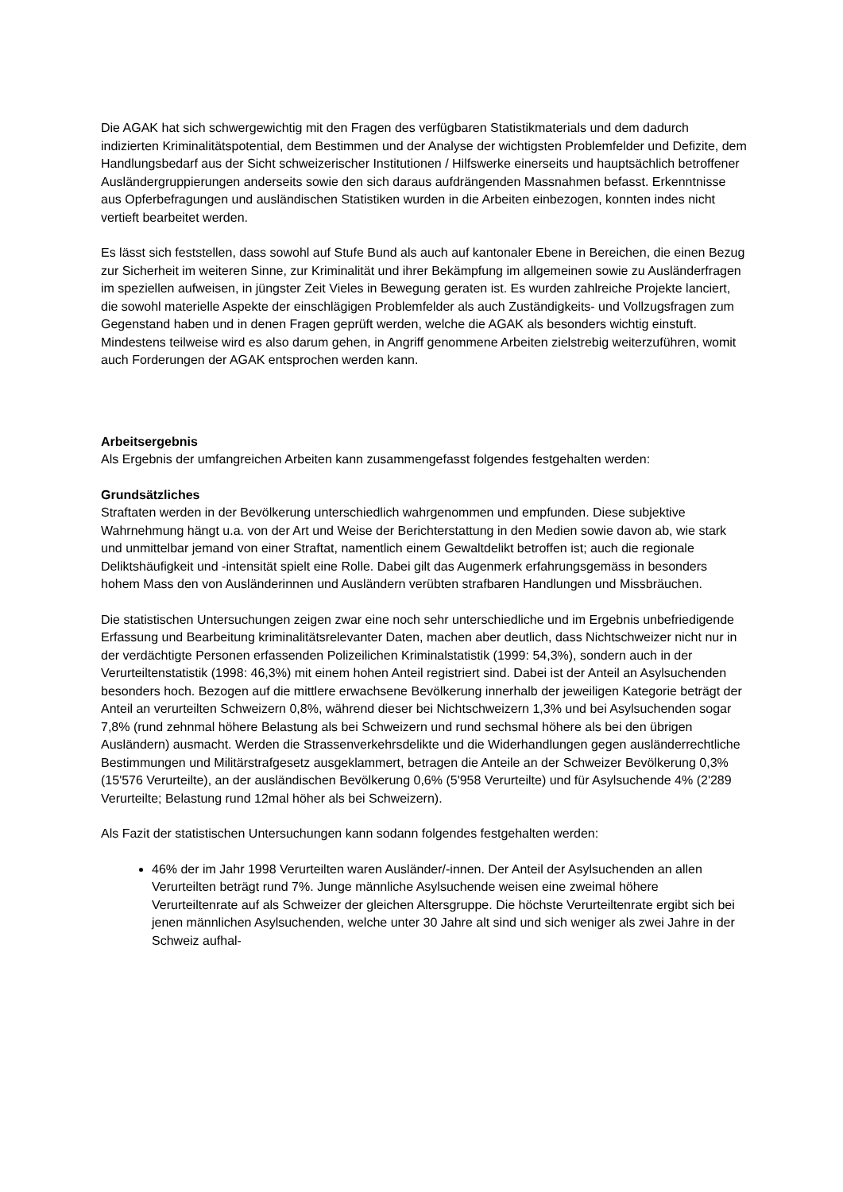Die AGAK hat sich schwergewichtig mit den Fragen des verfügbaren Statistikmaterials und dem dadurch indizierten Kriminalitätspotential, dem Bestimmen und der Analyse der wichtigsten Problemfelder und Defizite, dem Handlungsbedarf aus der Sicht schweizerischer Institutionen / Hilfswerke einerseits und hauptsächlich betroffener Ausländergruppierungen anderseits sowie den sich daraus aufdrängenden Massnahmen befasst. Erkenntnisse aus Opferbefragungen und ausländischen Statistiken wurden in die Arbeiten einbezogen, konnten indes nicht vertieft bearbeitet werden.
Es lässt sich feststellen, dass sowohl auf Stufe Bund als auch auf kantonaler Ebene in Bereichen, die einen Bezug zur Sicherheit im weiteren Sinne, zur Kriminalität und ihrer Bekämpfung im allgemeinen sowie zu Ausländerfragen im speziellen aufweisen, in jüngster Zeit Vieles in Bewegung geraten ist. Es wurden zahlreiche Projekte lanciert, die sowohl materielle Aspekte der einschlägigen Problemfelder als auch Zuständigkeits- und Vollzugsfragen zum Gegenstand haben und in denen Fragen geprüft werden, welche die AGAK als besonders wichtig einstuft. Mindestens teilweise wird es also darum gehen, in Angriff genommene Arbeiten zielstrebig weiterzuführen, womit auch Forderungen der AGAK entsprochen werden kann.
Arbeitsergebnis
Als Ergebnis der umfangreichen Arbeiten kann zusammengefasst folgendes festgehalten werden:
Grundsätzliches
Straftaten werden in der Bevölkerung unterschiedlich wahrgenommen und empfunden. Diese subjektive Wahrnehmung hängt u.a. von der Art und Weise der Berichterstattung in den Medien sowie davon ab, wie stark und unmittelbar jemand von einer Straftat, namentlich einem Gewaltdelikt betroffen ist; auch die regionale Deliktshäufigkeit und -intensität spielt eine Rolle. Dabei gilt das Augenmerk erfahrungsgemäss in besonders hohem Mass den von Ausländerinnen und Ausländern verübten strafbaren Handlungen und Missbräuchen.
Die statistischen Untersuchungen zeigen zwar eine noch sehr unterschiedliche und im Ergebnis unbefriedigende Erfassung und Bearbeitung kriminalitätsrelevanter Daten, machen aber deutlich, dass Nichtschweizer nicht nur in der verdächtigte Personen erfassenden Polizeilichen Kriminalstatistik (1999: 54,3%), sondern auch in der Verurteiltenstatistik (1998: 46,3%) mit einem hohen Anteil registriert sind. Dabei ist der Anteil an Asylsuchenden besonders hoch. Bezogen auf die mittlere erwachsene Bevölkerung innerhalb der jeweiligen Kategorie beträgt der Anteil an verurteilten Schweizern 0,8%, während dieser bei Nichtschweizern 1,3% und bei Asylsuchenden sogar 7,8% (rund zehnmal höhere Belastung als bei Schweizern und rund sechsmal höhere als bei den übrigen Ausländern) ausmacht. Werden die Strassenverkehrsdelikte und die Widerhandlungen gegen ausländerrechtliche Bestimmungen und Militärstrafgesetz ausgeklammert, betragen die Anteile an der Schweizer Bevölkerung 0,3% (15'576 Verurteilte), an der ausländischen Bevölkerung 0,6% (5'958 Verurteilte) und für Asylsuchende 4% (2'289 Verurteilte; Belastung rund 12mal höher als bei Schweizern).
Als Fazit der statistischen Untersuchungen kann sodann folgendes festgehalten werden:
46% der im Jahr 1998 Verurteilten waren Ausländer/-innen. Der Anteil der Asylsuchenden an allen Verurteilten beträgt rund 7%. Junge männliche Asylsuchende weisen eine zweimal höhere Verurteiltenrate auf als Schweizer der gleichen Altersgruppe. Die höchste Verurteiltenrate ergibt sich bei jenen männlichen Asylsuchenden, welche unter 30 Jahre alt sind und sich weniger als zwei Jahre in der Schweiz aufhal-